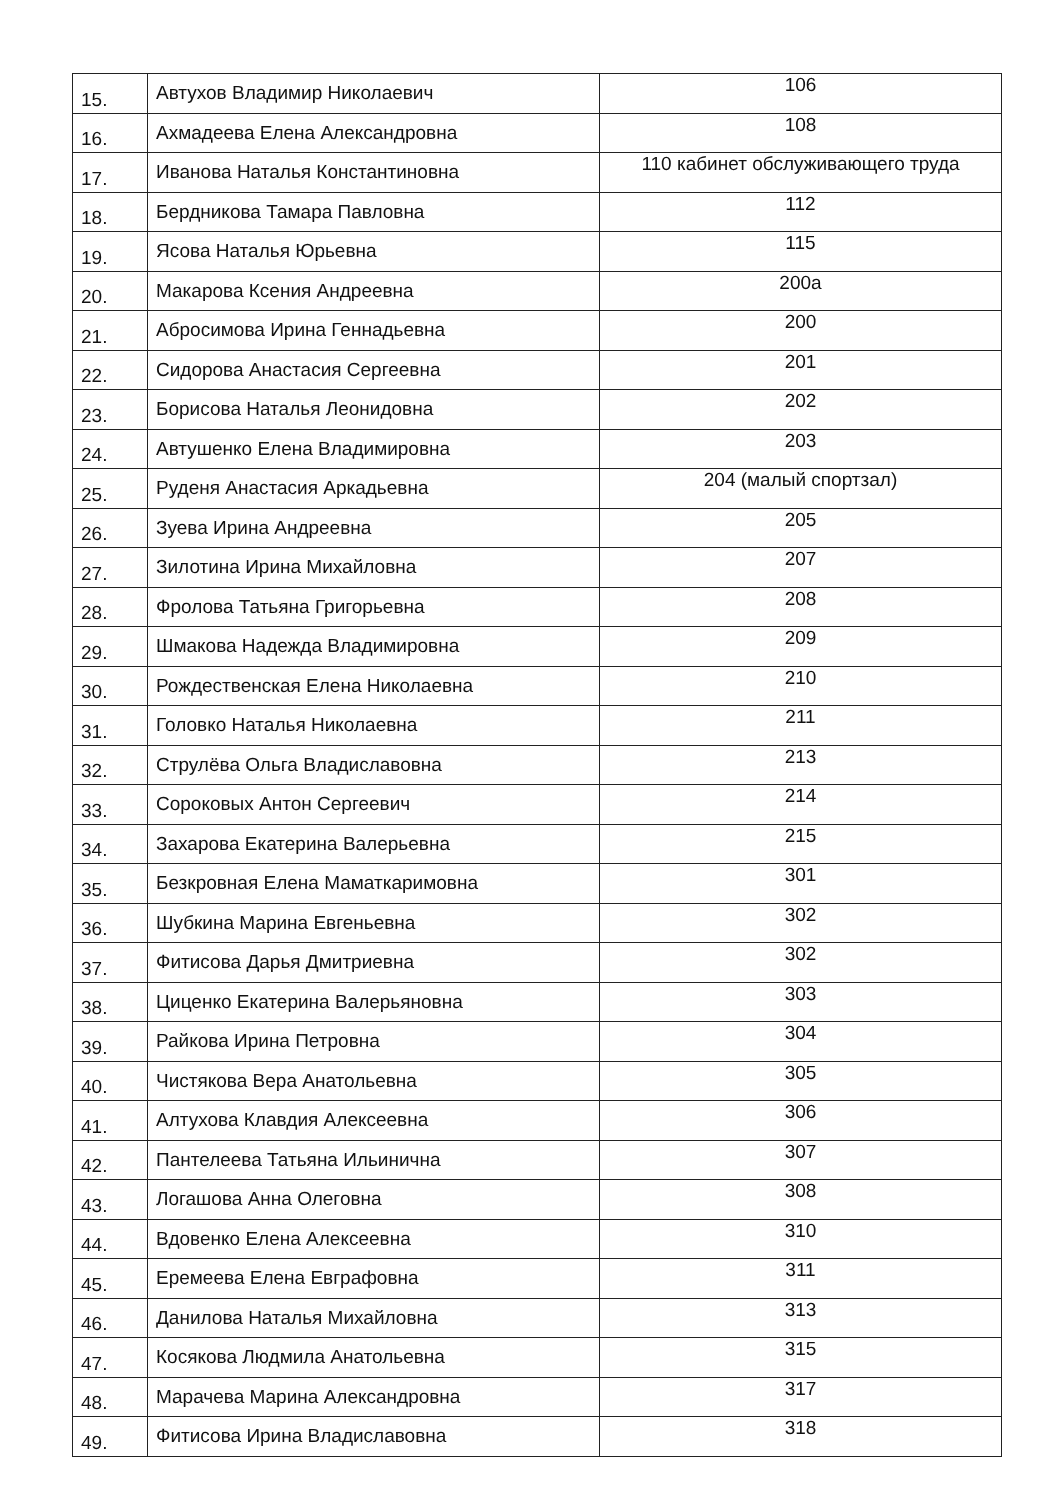| 15. | Автухов Владимир Николаевич | 106 |
| 16. | Ахмадеева Елена Александровна | 108 |
| 17. | Иванова Наталья Константиновна | 110 кабинет обслуживающего труда |
| 18. | Бердникова Тамара Павловна | 112 |
| 19. | Ясова Наталья Юрьевна | 115 |
| 20. | Макарова Ксения Андреевна | 200а |
| 21. | Абросимова Ирина Геннадьевна | 200 |
| 22. | Сидорова Анастасия Сергеевна | 201 |
| 23. | Борисова Наталья Леонидовна | 202 |
| 24. | Автушенко Елена Владимировна | 203 |
| 25. | Руденя Анастасия Аркадьевна | 204 (малый спортзал) |
| 26. | Зуева Ирина Андреевна | 205 |
| 27. | Зилотина Ирина Михайловна | 207 |
| 28. | Фролова Татьяна Григорьевна | 208 |
| 29. | Шмакова Надежда Владимировна | 209 |
| 30. | Рождественская Елена Николаевна | 210 |
| 31. | Головко Наталья Николаевна | 211 |
| 32. | Струлёва Ольга Владиславовна | 213 |
| 33. | Сороковых Антон Сергеевич | 214 |
| 34. | Захарова Екатерина Валерьевна | 215 |
| 35. | Безкровная Елена Маматкаримовна | 301 |
| 36. | Шубкина Марина Евгеньевна | 302 |
| 37. | Фитисова Дарья Дмитриевна | 302 |
| 38. | Циценко Екатерина Валерьяновна | 303 |
| 39. | Райкова Ирина Петровна | 304 |
| 40. | Чистякова Вера Анатольевна | 305 |
| 41. | Алтухова Клавдия Алексеевна | 306 |
| 42. | Пантелеева Татьяна Ильинична | 307 |
| 43. | Логашова Анна Олеговна | 308 |
| 44. | Вдовенко Елена Алексеевна | 310 |
| 45. | Еремеева Елена Евграфовна | 311 |
| 46. | Данилова Наталья Михайловна | 313 |
| 47. | Косякова Людмила Анатольевна | 315 |
| 48. | Марачева Марина Александровна | 317 |
| 49. | Фитисова Ирина Владиславовна | 318 |